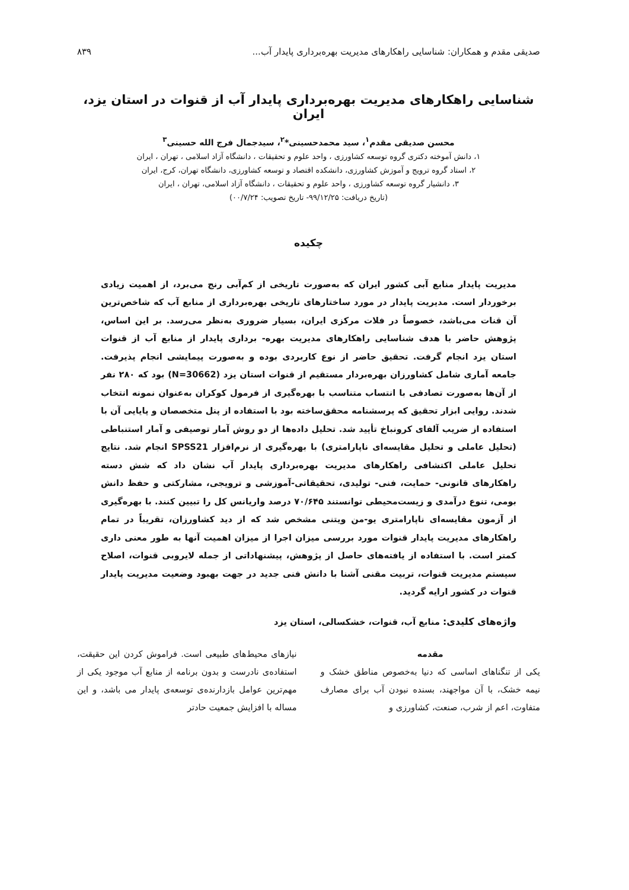صدیقی مقدم و همکاران: شناسایی راهکارهای مدیریت بهره‌برداری پایدار آب... ۸۳۹
شناسایی راهکارهای مدیریت بهره‌برداری پایدار آب از قنوات در استان یزد، ایران
محسن صدیقی مقدم<sup>۱</sup>، سید محمدحسینی*<sup>۲</sup>، سیدجمال فرج الله حسینی<sup>۳</sup>
۱، دانش آموخته دکتری گروه توسعه کشاورزی ، واحد علوم و تحقیقات ، دانشگاه آزاد اسلامی ، تهران ، ایران
۲، استاد گروه ترویج و آموزش کشاورزی، دانشکده اقتصاد و توسعه کشاورزی، دانشگاه تهران، کرج، ایران
۳، دانشیار گروه توسعه کشاورزی ، واحد علوم و تحقیقات ، دانشگاه آزاد اسلامی، تهران ، ایران
(تاریخ دریافت: ۹۹/۱۲/۲۵- تاریخ تصویب: ۰۰/۷/۲۴)
چکیده
مدیریت پایدار منابع آبی کشور ایران که به‌صورت تاریخی از کم‌آبی رنج می‌برد، از اهمیت زیادی برخوردار است. مدیریت پایدار در مورد ساختارهای تاریخی بهره‌برداری از منابع آب که شاخص‌ترین آن قنات می‌باشد، خصوصاً در فلات مرکزی ایران، بسیار ضروری به‌نظر می‌رسد. بر این اساس، پژوهش حاضر با هدف شناسایی راهکارهای مدیریت بهره- برداری پایدار از منابع آب از قنوات استان یزد انجام گرفت. تحقیق حاضر از نوع کاربردی بوده و به‌صورت پیمایشی انجام پذیرفت. جامعه آماری شامل کشاورزان بهره‌بردار مستقیم از قنوات استان یزد (N=30662) بود که ۲۸۰ نفر از آن‌ها به‌صورت تصادفی با انتساب متناسب با بهره‌گیری از فرمول کوکران به‌عنوان نمونه انتخاب شدند. روایی ابزار تحقیق که پرسشنامه محقق‌ساخته بود با استفاده از پنل متخصصان و پایایی آن با استفاده از ضریب آلفای کرونباخ تأیید شد. تحلیل داده‌ها از دو روش آمار توصیفی و آمار استنباطی (تحلیل عاملی و تحلیل مقایسه‌ای ناپارامتری) با بهره‌گیری از نرم‌افزار SPSS21 انجام شد. نتایج تحلیل عاملی اکتشافی راهکارهای مدیریت بهره‌برداری پایدار آب نشان داد که شش دسته راهکارهای قانونی- حمایت، فنی- تولیدی، تحقیقاتی-آموزشی و ترویجی، مشارکتی و حفظ دانش بومی، تنوع درآمدی و زیست‌محیطی توانستند ۷۰/۶۴۵ درصد واریانس کل را تبیین کنند. با بهره‌گیری از آزمون مقایسه‌ای ناپارامتری یو-من ویتنی مشخص شد که از دید کشاورزان، تقریباً در تمام راهکارهای مدیریت پایدار قنوات مورد بررسی میزان اجرا از میزان اهمیت آنها به طور معنی داری کمتر است. با استفاده از یافته‌های حاصل از پژوهش، پیشنهاداتی از جمله لایروبی قنوات، اصلاح سیستم مدیریت قنوات، تربیت مقنی آشنا با دانش فنی جدید در جهت بهبود وضعیت مدیریت پایدار قنوات در کشور ارایه گردید.
واژه‌های کلیدی: منابع آب، قنوات، خشکسالی، استان یزد
مقدمه
یکی از تنگناهای اساسی که دنیا به‌خصوص مناطق خشک و نیمه خشک، با آن مواجهند، بسنده نبودن آب برای مصارف متفاوت، اعم از شرب، صنعت، کشاورزی و
نیازهای محیط‌های طبیعی است. فراموش کردن این حقیقت، استفاده‌ی نادرست و بدون برنامه از منابع آب موجود یکی از مهم‌ترین عوامل بازدارنده‌ی توسعه‌ی پایدار می باشد، و این مساله با افزایش جمعیت حادتر